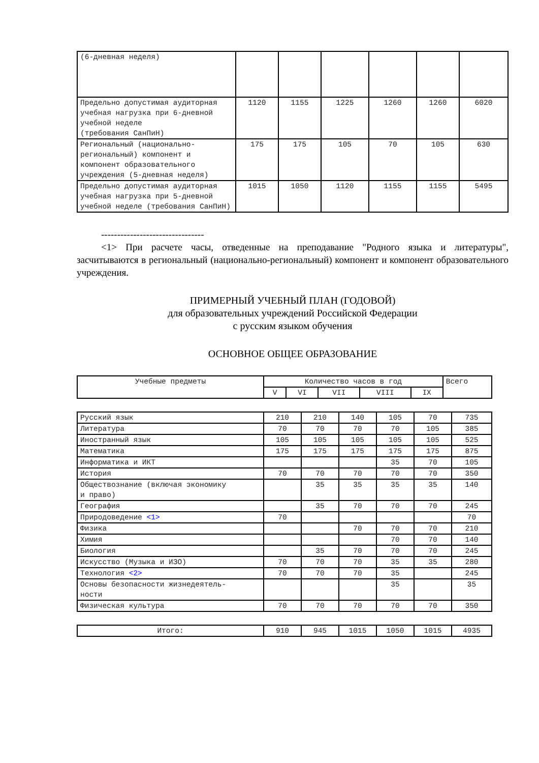| (6-дневная неделя) | | | | | | |
| Предельно допустимая аудиторная учебная нагрузка при 6-дневной учебной неделе (требования СанПиН) | 1120 | 1155 | 1225 | 1260 | 1260 | 6020 |
| Региональный (национально-региональный) компонент и компонент образовательного учреждения (5-дневная неделя) | 175 | 175 | 105 | 70 | 105 | 630 |
| Предельно допустимая аудиторная учебная нагрузка при 5-дневной учебной неделе (требования СанПиН) | 1015 | 1050 | 1120 | 1155 | 1155 | 5495 |
--------------------------------
<1> При расчете часы, отведенные на преподавание "Родного языка и литературы", засчитываются в региональный (национально-региональный) компонент и компонент образовательного учреждения.
ПРИМЕРНЫЙ УЧЕБНЫЙ ПЛАН (ГОДОВОЙ)
для образовательных учреждений Российской Федерации
с русским языком обучения
ОСНОВНОЕ ОБЩЕЕ ОБРАЗОВАНИЕ
| Учебные предметы | Количество часов в год | | | | | Всего |
| --- | --- | --- | --- | --- | --- | --- |
| | V | VI | VII | VIII | IX | |
| Русский язык | 210 | 210 | 140 | 105 | 70 | 735 |
| Литература | 70 | 70 | 70 | 70 | 105 | 385 |
| Иностранный язык | 105 | 105 | 105 | 105 | 105 | 525 |
| Математика | 175 | 175 | 175 | 175 | 175 | 875 |
| Информатика и ИКТ | | | | 35 | 70 | 105 |
| История | 70 | 70 | 70 | 70 | 70 | 350 |
| Обществознание (включая экономику и право) | | 35 | 35 | 35 | 35 | 140 |
| География | | 35 | 70 | 70 | 70 | 245 |
| Природоведение <1> | 70 | | | | | 70 |
| Физика | | | 70 | 70 | 70 | 210 |
| Химия | | | | 70 | 70 | 140 |
| Биология | | 35 | 70 | 70 | 70 | 245 |
| Искусство (Музыка и ИЗО) | 70 | 70 | 70 | 35 | 35 | 280 |
| Технология <2> | 70 | 70 | 70 | 35 | | 245 |
| Основы безопасности жизнедеятель- ности | | | | 35 | | 35 |
| Физическая культура | 70 | 70 | 70 | 70 | 70 | 350 |
| Итого: | 910 | 945 | 1015 | 1050 | 1015 | 4935 |